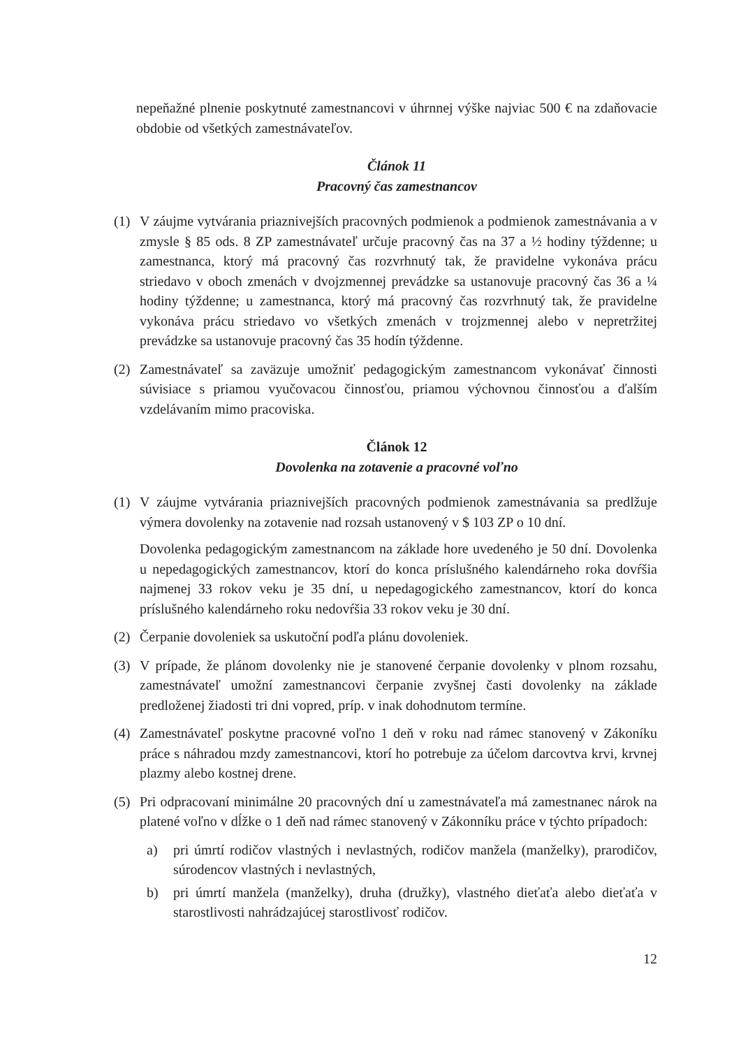nepeňažné plnenie poskytnuté zamestnancovi v úhrnnej výške najviac 500 € na zdaňovacie obdobie od všetkých zamestnávateľov.
Článok 11
Pracovný čas zamestnancov
(1) V záujme vytvárania priaznivejších pracovných podmienok a podmienok zamestnávania a v zmysle § 85 ods. 8 ZP zamestnávateľ určuje pracovný čas na 37 a ½ hodiny týždenne; u zamestnanca, ktorý má pracovný čas rozvrhnutý tak, že pravidelne vykonáva prácu striedavo v oboch zmenách v dvojzmennej prevádzke sa ustanovuje pracovný čas 36 a ¼ hodiny týždenne; u zamestnanca, ktorý má pracovný čas rozvrhnutý tak, že pravidelne vykonáva prácu striedavo vo všetkých zmenách v trojzmennej alebo v nepretržitej prevádzke sa ustanovuje pracovný čas 35 hodín týždenne.
(2) Zamestnávateľ sa zaväzuje umožniť pedagogickým zamestnancom vykonávať činnosti súvisiace s priamou vyučovacou činnosťou, priamou výchovnou činnosťou a ďalším vzdelávaním mimo pracoviska.
Článok 12
Dovolenka na zotavenie a pracovné voľno
(1) V záujme vytvárania priaznivejších pracovných podmienok zamestnávania sa predlžuje výmera dovolenky na zotavenie nad rozsah ustanovený v $ 103 ZP o 10 dní.
Dovolenka pedagogickým zamestnancom na základe hore uvedeného je 50 dní. Dovolenka u nepedagogických zamestnancov, ktorí do konca príslušného kalendárneho roka dovŕšia najmenej 33 rokov veku je 35 dní, u nepedagogického zamestnancov, ktorí do konca príslušného kalendárneho roku nedovŕšia 33 rokov veku je 30 dní.
(2) Čerpanie dovoleniek sa uskutoční podľa plánu dovoleniek.
(3) V prípade, že plánom dovolenky nie je stanovené čerpanie dovolenky v plnom rozsahu, zamestnávateľ umožní zamestnancovi čerpanie zvyšnej časti dovolenky na základe predloženej žiadosti tri dni vopred, príp. v inak dohodnutom termíne.
(4) Zamestnávateľ poskytne pracovné voľno 1 deň v roku nad rámec stanovený v Zákoníku práce s náhradou mzdy zamestnancovi, ktorí ho potrebuje za účelom darcovtva krvi, krvnej plazmy alebo kostnej drene.
(5) Pri odpracovaní minimálne 20 pracovných dní u zamestnávateľa má zamestnanec nárok na platené voľno v dĺžke o 1 deň nad rámec stanovený v Zákonníku práce v týchto prípadoch:
a) pri úmrtí rodičov vlastných i nevlastných, rodičov manžela (manželky), prarodičov, súrodencov vlastných i nevlastných,
b) pri úmrtí manžela (manželky), druha (družky), vlastného dieťaťa alebo dieťaťa v starostlivosti nahrádzajúcej starostlivosť rodičov.
12